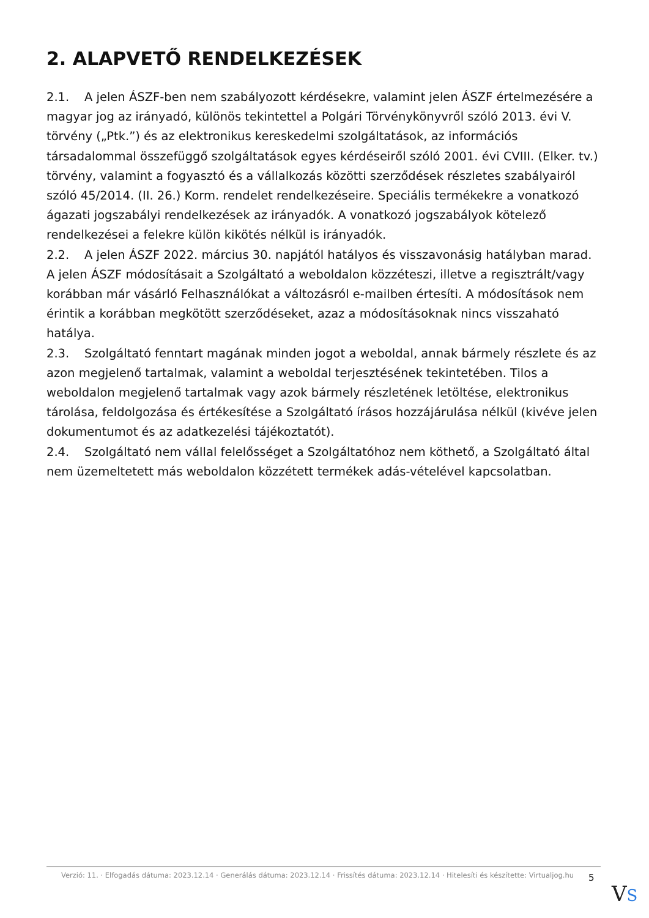2. ALAPVETŐ RENDELKEZÉSEK
2.1. A jelen ÁSZF-ben nem szabályozott kérdésekre, valamint jelen ÁSZF értelmezésére a magyar jog az irányadó, különös tekintettel a Polgári Törvénykönyvről szóló 2013. évi V. törvény („Ptk.”) és az elektronikus kereskedelmi szolgáltatások, az információs társadalommal összefüggő szolgáltatások egyes kérdéseiről szóló 2001. évi CVIII. (Elker. tv.) törvény, valamint a fogyasztó és a vállalkozás közötti szerződések részletes szabályairól szóló 45/2014. (II. 26.) Korm. rendelet rendelkezéseire. Speciális termékekre a vonatkozó ágazati jogszabályi rendelkezések az irányadók. A vonatkozó jogszabályok kötelező rendelkezései a felekre külön kikötés nélkül is irányadók.
2.2. A jelen ÁSZF 2022. március 30. napjától hatályos és visszavonásig hatályban marad. A jelen ÁSZF módosításait a Szolgáltató a weboldalon közzéteszi, illetve a regisztrált/vagy korábban már vásárló Felhasználókat a változásról e-mailben értesíti. A módosítások nem érintik a korábban megkötött szerződéseket, azaz a módosításoknak nincs visszaható hatálya.
2.3. Szolgáltató fenntart magának minden jogot a weboldal, annak bármely részlete és az azon megjelenő tartalmak, valamint a weboldal terjesztésének tekintetében. Tilos a weboldalon megjelenő tartalmak vagy azok bármely részletének letöltése, elektronikus tárolása, feldolgozása és értékesítése a Szolgáltató írásos hozzájárulása nélkül (kivéve jelen dokumentumot és az adatkezelési tájékoztatót).
2.4. Szolgáltató nem vállal felelősséget a Szolgáltatóhoz nem köthető, a Szolgáltató által nem üzemeltetett más weboldalon közzétett termékek adás-vételével kapcsolatban.
Verzió: 11. · Elfogadás dátuma: 2023.12.14 · Generálás dátuma: 2023.12.14 · Frissítés dátuma: 2023.12.14 · Hitelesíti és készítette: Virtualjog.hu
5
VS